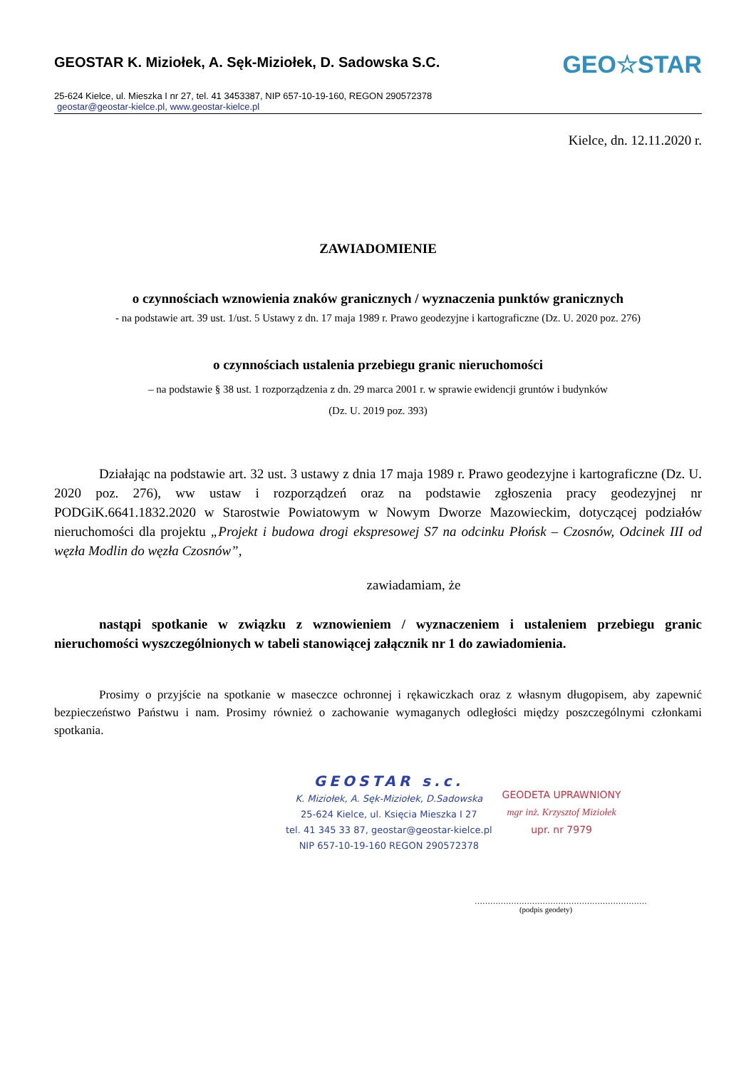GEOSTAR K. Miziołek, A. Sęk-Miziołek, D. Sadowska S.C.
25-624 Kielce, ul. Mieszka I nr 27, tel. 41 3453387, NIP 657-10-19-160, REGON 290572378
geostar@geostar-kielce.pl, www.geostar-kielce.pl
GEO☆STAR
Kielce, dn. 12.11.2020 r.
ZAWIADOMIENIE
o czynnościach wznowienia znaków granicznych / wyznaczenia punktów granicznych
- na podstawie art. 39 ust. 1/ust. 5 Ustawy z dn. 17 maja 1989 r. Prawo geodezyjne i kartograficzne (Dz. U. 2020 poz. 276)
o czynnościach ustalenia przebiegu granic nieruchomości
– na podstawie § 38 ust. 1 rozporządzenia z dn. 29 marca 2001 r. w sprawie ewidencji gruntów i budynków
(Dz. U. 2019 poz. 393)
Działając na podstawie art. 32 ust. 3 ustawy z dnia 17 maja 1989 r. Prawo geodezyjne i kartograficzne (Dz. U. 2020 poz. 276), ww ustaw i rozporządzeń oraz na podstawie zgłoszenia pracy geodezyjnej nr PODGiK.6641.1832.2020 w Starostwie Powiatowym w Nowym Dworze Mazowieckim, dotyczącej podziałów nieruchomości dla projektu „Projekt i budowa drogi ekspresowej S7 na odcinku Płońsk – Czosnów, Odcinek III od węzła Modlin do węzła Czosnów”,
zawiadamiam, że
nastąpi spotkanie w związku z wznowieniem / wyznaczeniem i ustaleniem przebiegu granic nieruchomości wyszczególnionych w tabeli stanowiącej załącznik nr 1 do zawiadomienia.
Prosimy o przyjście na spotkanie w maseczce ochronnej i rękawiczkach oraz z własnym długopisem, aby zapewnić bezpieczeństwo Państwu i nam. Prosimy również o zachowanie wymaganych odległości między poszczególnymi członkami spotkania.
GEOSTAR s.c.
K. Miziołek, A. Sęk-Miziołek, D.Sadowska
25-624 Kielce, ul. Księcia Mieszka I 27
tel. 41 345 33 87, geostar@geostar-kielce.pl
NIP 657-10-19-160 REGON 290572378
GEODETA UPRAWNIONY
mgr inż. Krzysztof Miziołek
upr. nr 7979
…………………………………………………………
(podpis geodety)